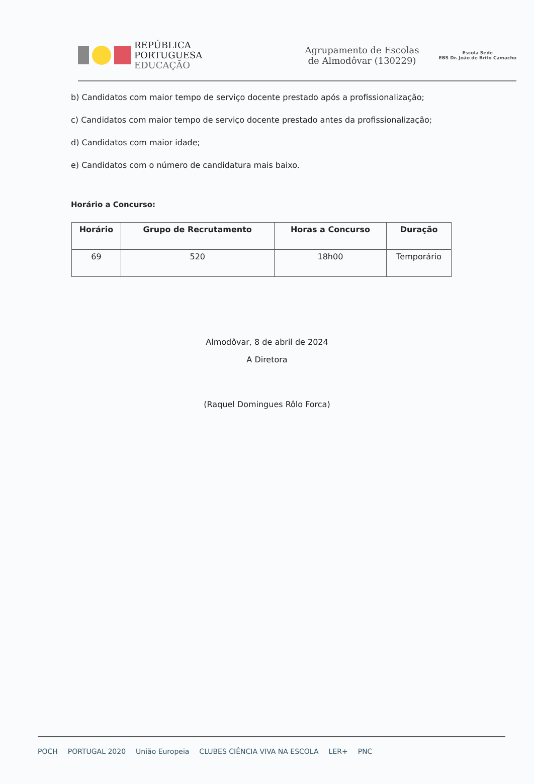REPÚBLICA
PORTUGUESA
EDUCAÇÃO
Agrupamento de Escolas de Almodôvar (130229)
Escola Sede
EBS Dr. João de Brito Camacho
b) Candidatos com maior tempo de serviço docente prestado após a profissionalização;
c) Candidatos com maior tempo de serviço docente prestado antes da profissionalização;
d) Candidatos com maior idade;
e) Candidatos com o número de candidatura mais baixo.
Horário a Concurso:
| Horário | Grupo de Recrutamento | Horas a Concurso | Duração |
| --- | --- | --- | --- |
| 69 | 520 | 18h00 | Temporário |
Almodôvar, 8 de abril de 2024
A Diretora
(Raquel Domingues Rôlo Forca)
POCH PORTUGAL 2020 União Europeia CLUBES CIÊNCIA VIVA NA ESCOLA LER+ PNC